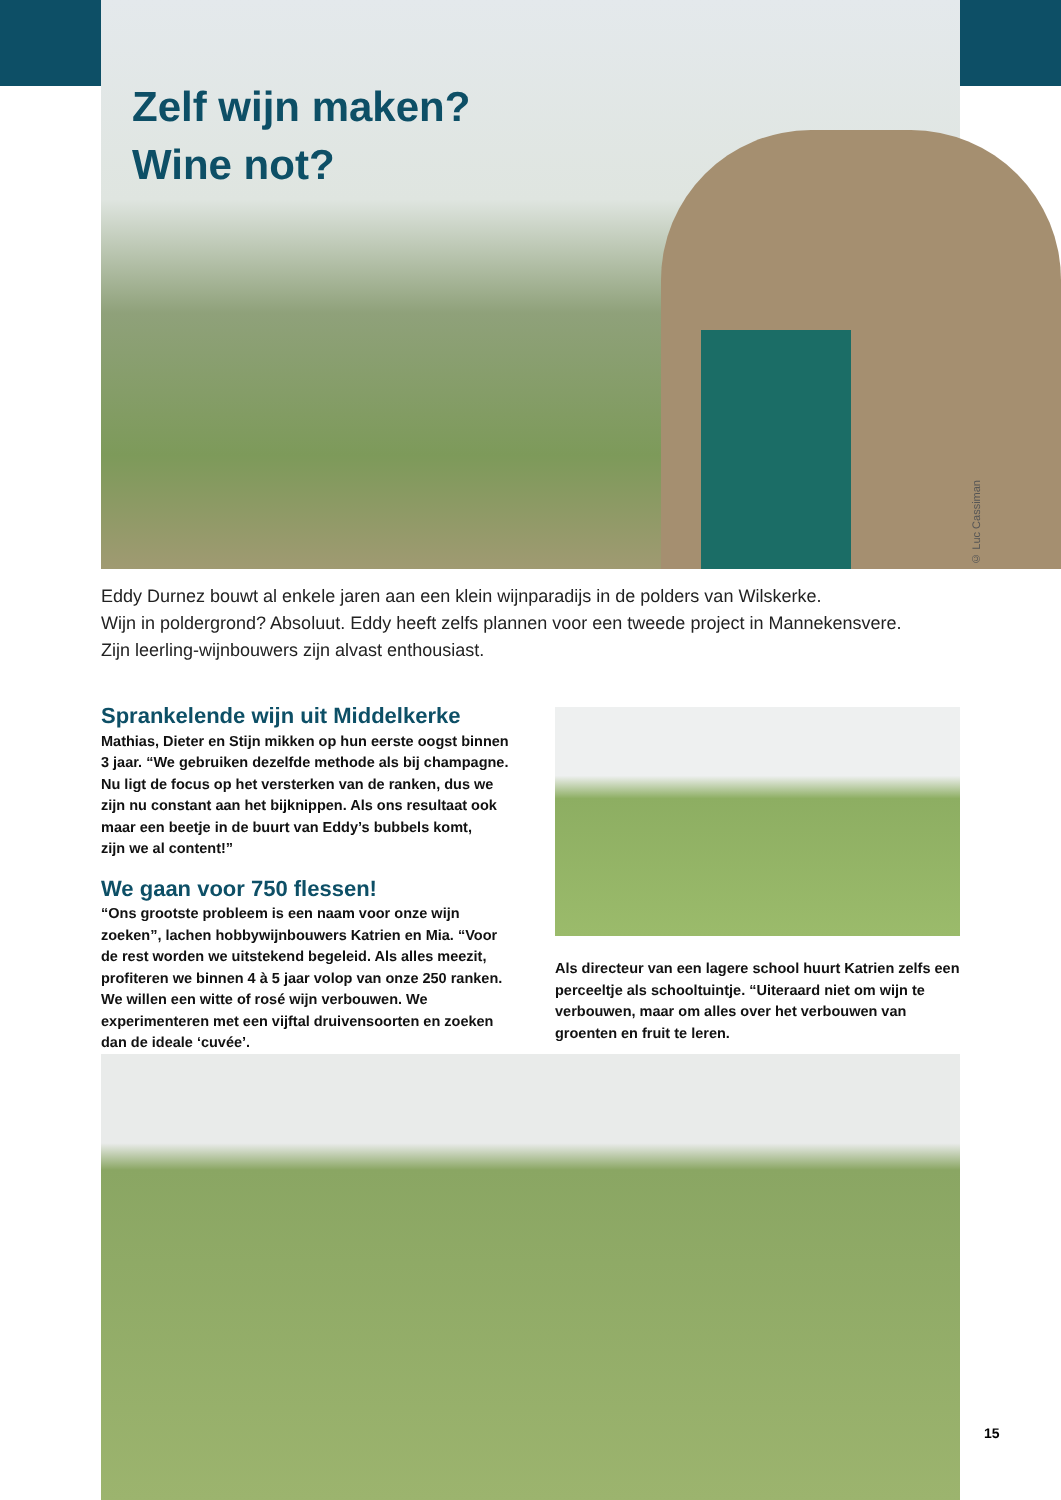Zelf wijn maken?
Wine not?
© Luc Cassiman
Eddy Durnez bouwt al enkele jaren aan een klein wijnparadijs in de polders van Wilskerke.
Wijn in poldergrond? Absoluut. Eddy heeft zelfs plannen voor een tweede project in Mannekensvere.
Zijn leerling-wijnbouwers zijn alvast enthousiast.
Sprankelende wijn uit Middelkerke
Mathias, Dieter en Stijn mikken op hun eerste oogst binnen 3 jaar. “We gebruiken dezelfde methode als bij champagne. Nu ligt de focus op het versterken van de ranken, dus we zijn nu constant aan het bijknippen. Als ons resultaat ook maar een beetje in de buurt van Eddy’s bubbels komt,
zijn we al content!”
We gaan voor 750 flessen!
“Ons grootste probleem is een naam voor onze wijn zoeken”, lachen hobbywijnbouwers Katrien en Mia. “Voor de rest worden we uitstekend begeleid. Als alles meezit, profiteren we binnen 4 à 5 jaar volop van onze 250 ranken. We willen een witte of rosé wijn verbouwen. We experimenteren met een vijftal druivensoorten en zoeken dan de ideale ‘cuvée’.
Als directeur van een lagere school huurt Katrien zelfs een perceeltje als schooltuintje. “Uiteraard niet om wijn te verbouwen, maar om alles over het verbouwen van groenten en fruit te leren.
15